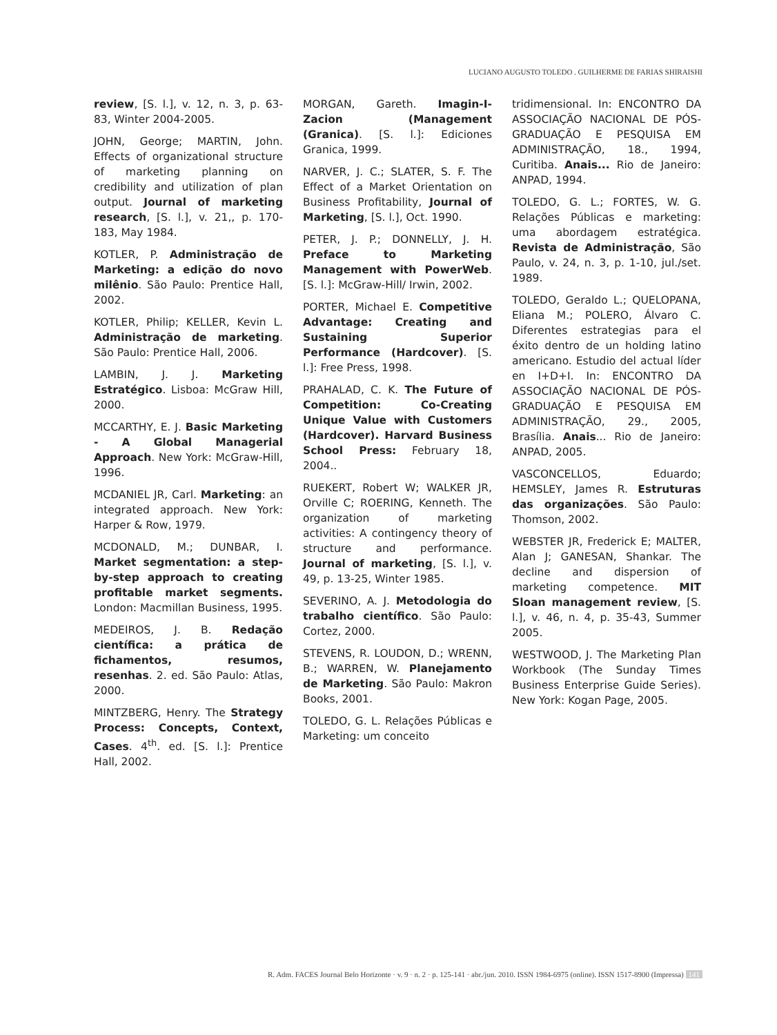LUCIANO AUGUSTO TOLEDO . GUILHERME DE FARIAS SHIRAISHI
review, [S. l.], v. 12, n. 3, p. 63- 83, Winter 2004-2005.
JOHN, George; MARTIN, John. Effects of organizational structure of marketing planning on credibility and utilization of plan output. Journal of marketing research, [S. l.], v. 21,, p. 170-183, May 1984.
KOTLER, P. Administração de Marketing: a edição do novo milênio. São Paulo: Prentice Hall, 2002.
KOTLER, Philip; KELLER, Kevin L. Administração de marketing. São Paulo: Prentice Hall, 2006.
LAMBIN, J. J. Marketing Estratégico. Lisboa: McGraw Hill, 2000.
MCCARTHY, E. J. Basic Marketing - A Global Managerial Approach. New York: McGraw-Hill, 1996.
MCDANIEL JR, Carl. Marketing: an integrated approach. New York: Harper & Row, 1979.
MCDONALD, M.; DUNBAR, I. Market segmentation: a step-by-step approach to creating profitable market segments. London: Macmillan Business, 1995.
MEDEIROS, J. B. Redação científica: a prática de fichamentos, resumos, resenhas. 2. ed. São Paulo: Atlas, 2000.
MINTZBERG, Henry. The Strategy Process: Concepts, Context, Cases. 4<sup>th</sup>. ed. [S. l.]: Prentice Hall, 2002.
MORGAN, Gareth. Imagin-I-Zacion (Management (Granica). [S. l.]: Ediciones Granica, 1999.
NARVER, J. C.; SLATER, S. F. The Effect of a Market Orientation on Business Profitability, Journal of Marketing, [S. l.], Oct. 1990.
PETER, J. P.; DONNELLY, J. H. Preface to Marketing Management with PowerWeb. [S. l.]: McGraw-Hill/ Irwin, 2002.
PORTER, Michael E. Competitive Advantage: Creating and Sustaining Superior Performance (Hardcover). [S. l.]: Free Press, 1998.
PRAHALAD, C. K. The Future of Competition: Co-Creating Unique Value with Customers (Hardcover). Harvard Business School Press: February 18, 2004..
RUEKERT, Robert W; WALKER JR, Orville C; ROERING, Kenneth. The organization of marketing activities: A contingency theory of structure and performance. Journal of marketing, [S. l.], v. 49, p. 13-25, Winter 1985.
SEVERINO, A. J. Metodologia do trabalho científico. São Paulo: Cortez, 2000.
STEVENS, R. LOUDON, D.; WRENN, B.; WARREN, W. Planejamento de Marketing. São Paulo: Makron Books, 2001.
TOLEDO, G. L. Relações Públicas e Marketing: um conceito
tridimensional. In: ENCONTRO DA ASSOCIAÇÃO NACIONAL DE PÓS-GRADUAÇÃO E PESQUISA EM ADMINISTRAÇÃO, 18., 1994, Curitiba. Anais... Rio de Janeiro: ANPAD, 1994.
TOLEDO, G. L.; FORTES, W. G. Relações Públicas e marketing: uma abordagem estratégica. Revista de Administração, São Paulo, v. 24, n. 3, p. 1-10, jul./set. 1989.
TOLEDO, Geraldo L.; QUELOPANA, Eliana M.; POLERO, Álvaro C. Diferentes estrategias para el éxito dentro de un holding latino americano. Estudio del actual líder en I+D+I. In: ENCONTRO DA ASSOCIAÇÃO NACIONAL DE PÓS-GRADUAÇÃO E PESQUISA EM ADMINISTRAÇÃO, 29., 2005, Brasília. Anais... Rio de Janeiro: ANPAD, 2005.
VASCONCELLOS, Eduardo; HEMSLEY, James R. Estruturas das organizações. São Paulo: Thomson, 2002.
WEBSTER JR, Frederick E; MALTER, Alan J; GANESAN, Shankar. The decline and dispersion of marketing competence. MIT Sloan management review, [S. l.], v. 46, n. 4, p. 35-43, Summer 2005.
WESTWOOD, J. The Marketing Plan Workbook (The Sunday Times Business Enterprise Guide Series). New York: Kogan Page, 2005.
R. Adm. FACES Journal Belo Horizonte · v. 9 · n. 2 · p. 125-141 · abr./jun. 2010. ISSN 1984-6975 (online). ISSN 1517-8900 (Impressa) 141